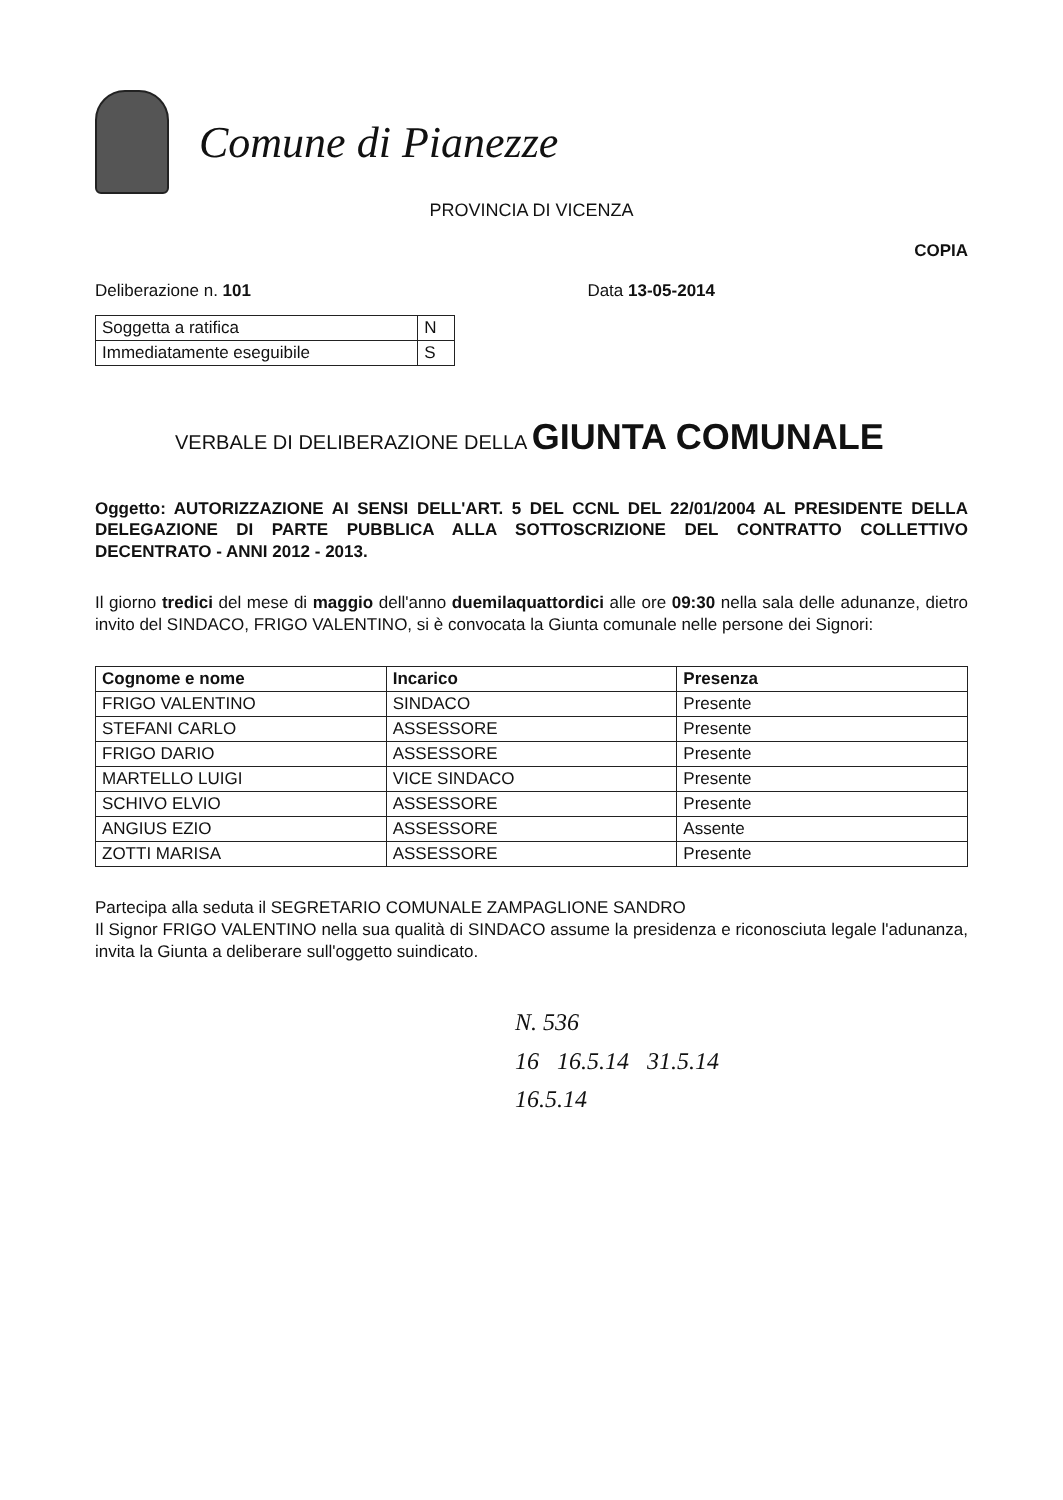Comune di Pianezze
PROVINCIA DI VICENZA
COPIA
Deliberazione n. 101 Data 13-05-2014
| Soggetta a ratifica | N |
| Immediatamente eseguibile | S |
VERBALE DI DELIBERAZIONE DELLA GIUNTA COMUNALE
Oggetto: AUTORIZZAZIONE AI SENSI DELL'ART. 5 DEL CCNL DEL 22/01/2004 AL PRESIDENTE DELLA DELEGAZIONE DI PARTE PUBBLICA ALLA SOTTOSCRIZIONE DEL CONTRATTO COLLETTIVO DECENTRATO - ANNI 2012 - 2013.
Il giorno tredici del mese di maggio dell'anno duemilaquattordici alle ore 09:30 nella sala delle adunanze, dietro invito del SINDACO, FRIGO VALENTINO, si è convocata la Giunta comunale nelle persone dei Signori:
| Cognome e nome | Incarico | Presenza |
| --- | --- | --- |
| FRIGO VALENTINO | SINDACO | Presente |
| STEFANI CARLO | ASSESSORE | Presente |
| FRIGO DARIO | ASSESSORE | Presente |
| MARTELLO LUIGI | VICE SINDACO | Presente |
| SCHIVO ELVIO | ASSESSORE | Presente |
| ANGIUS EZIO | ASSESSORE | Assente |
| ZOTTI MARISA | ASSESSORE | Presente |
Partecipa alla seduta il SEGRETARIO COMUNALE ZAMPAGLIONE SANDRO
Il Signor FRIGO VALENTINO nella sua qualità di SINDACO assume la presidenza e riconosciuta legale l'adunanza, invita la Giunta a deliberare sull'oggetto suindicato.
N. 536
16 16.5.14 31.5.14
16.5.14